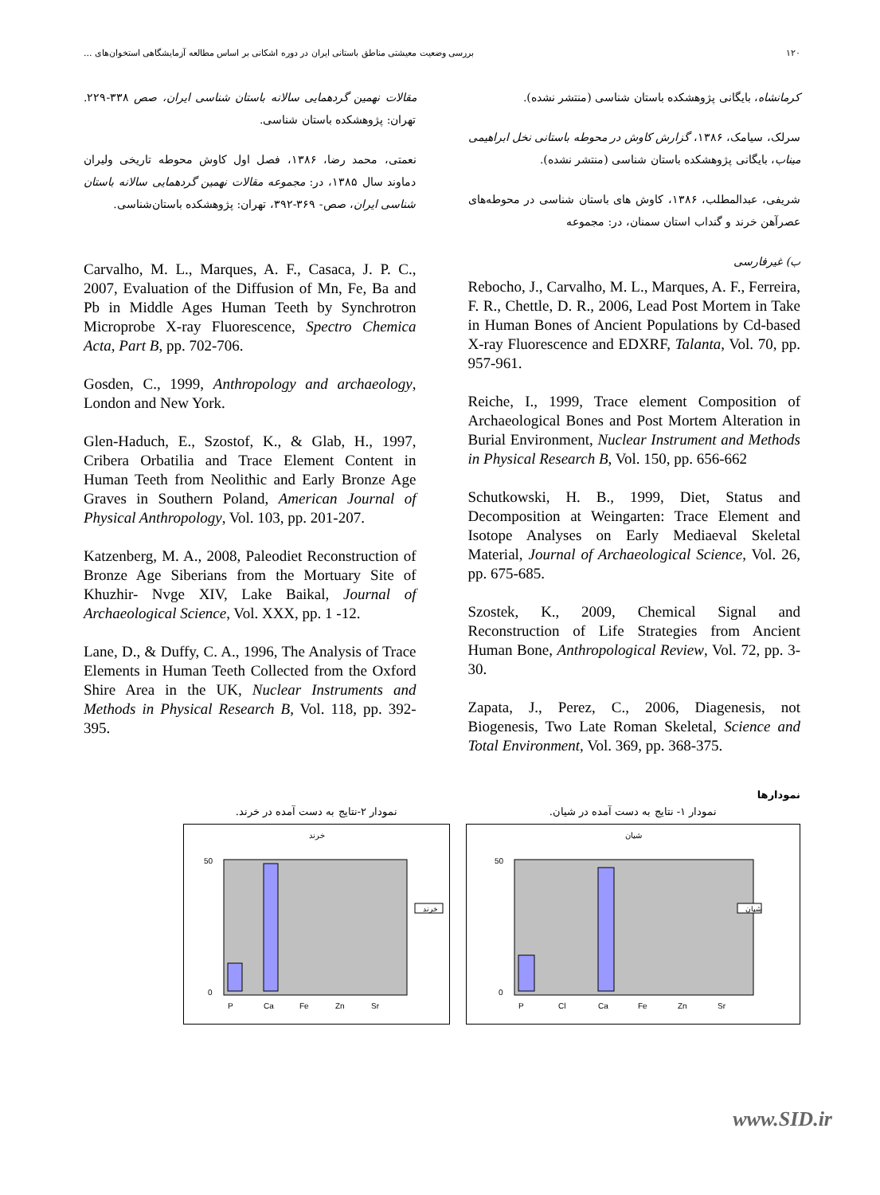۱۲۰ بررسی وضعیت معیشتی مناطق باستانی ایران در دوره اشکانی بر اساس مطالعه آزمایشگاهی استخوان‌های ...
کرمانشاه، بایگانی پژوهشکده باستان شناسی (منتشر نشده).
سرلک، سیامک، ۱۳۸۶، گزارش کاوش در محوطه باستانی نخل ابراهیمی میناب، بایگانی پژوهشکده باستان شناسی (منتشر نشده).
شریفی، عبدالمطلب، ۱۳۸۶، کاوش های باستان شناسی در محوطه‌های عصرآهن خرند و گنداب استان سمنان، در: مجموعه
ب) غیرفارسی
Rebocho, J., Carvalho, M. L., Marques, A. F., Ferreira, F. R., Chettle, D. R., 2006, Lead Post Mortem in Take in Human Bones of Ancient Populations by Cd-based X-ray Fluorescence and EDXRF, Talanta, Vol. 70, pp. 957-961.
Reiche, I., 1999, Trace element Composition of Archaeological Bones and Post Mortem Alteration in Burial Environment, Nuclear Instrument and Methods in Physical Research B, Vol. 150, pp. 656-662
Schutkowski, H. B., 1999, Diet, Status and Decomposition at Weingarten: Trace Element and Isotope Analyses on Early Mediaeval Skeletal Material, Journal of Archaeological Science, Vol. 26, pp. 675-685.
Szostek, K., 2009, Chemical Signal and Reconstruction of Life Strategies from Ancient Human Bone, Anthropological Review, Vol. 72, pp. 3-30.
Zapata, J., Perez, C., 2006, Diagenesis, not Biogenesis, Two Late Roman Skeletal, Science and Total Environment, Vol. 369, pp. 368-375.
مقالات نهمین گردهمایی سالانه باستان شناسی ایران، صص ۳۳۸-۲۲۹. تهران: پژوهشکده باستان شناسی.
نعمتی، محمد رضا، ۱۳۸۶، فصل اول کاوش محوطه تاریخی ولیران دماوند سال ۱۳۸۵، در: مجموعه مقالات نهمین گردهمایی سالانه باستان شناسی ایران، صص- ۳۶۹-۳۹۲، تهران: پژوهشکده باستان‌شناسی.
Carvalho, M. L., Marques, A. F., Casaca, J. P. C., 2007, Evaluation of the Diffusion of Mn, Fe, Ba and Pb in Middle Ages Human Teeth by Synchrotron Microprobe X-ray Fluorescence, Spectro Chemica Acta, Part B, pp. 702-706.
Gosden, C., 1999, Anthropology and archaeology, London and New York.
Glen-Haduch, E., Szostof, K., & Glab, H., 1997, Cribera Orbatilia and Trace Element Content in Human Teeth from Neolithic and Early Bronze Age Graves in Southern Poland, American Journal of Physical Anthropology, Vol. 103, pp. 201-207.
Katzenberg, M. A., 2008, Paleodiet Reconstruction of Bronze Age Siberians from the Mortuary Site of Khuzhir- Nvge XIV, Lake Baikal, Journal of Archaeological Science, Vol. XXX, pp. 1 -12.
Lane, D., & Duffy, C. A., 1996, The Analysis of Trace Elements in Human Teeth Collected from the Oxford Shire Area in the UK, Nuclear Instruments and Methods in Physical Research B, Vol. 118, pp. 392-395.
نمودارها
نمودار ۱- نتایج به دست آمده در شیان.
شیان
شیان
50
0
P
Cl
Ca
Fe
Zn
Sr
نمودار ۲-نتایج به دست آمده در خرند.
خرند
خرند
50
0
P
Ca
Fe
Zn
Sr
www.SID.ir